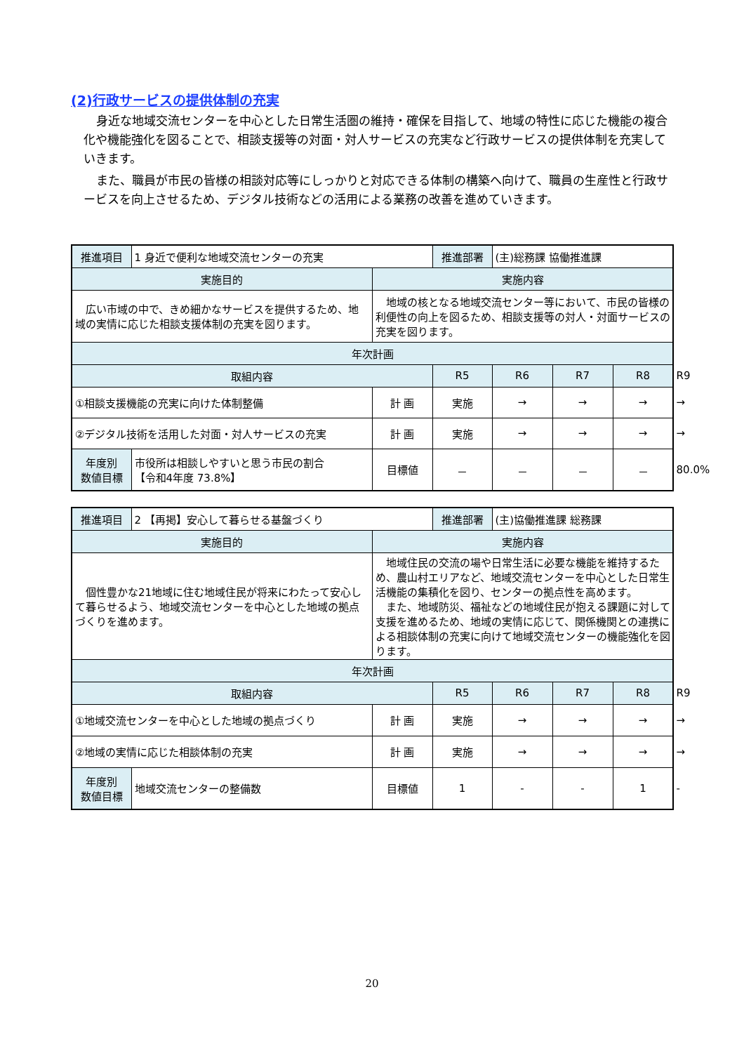(2)行政サービスの提供体制の充実
身近な地域交流センターを中心とした日常生活圏の維持・確保を目指して、地域の特性に応じた機能の複合化や機能強化を図ることで、相談支援等の対面・対人サービスの充実など行政サービスの提供体制を充実していきます。
また、職員が市民の皆様の相談対応等にしっかりと対応できる体制の構築へ向けて、職員の生産性と行政サービスを向上させるため、デジタル技術などの活用による業務の改善を進めていきます。
| 推進項目 | 1 身近で便利な地域交流センターの充実 | | 推進部署 | (主)総務課 協働推進課 | | | |
| 実施目的 | | 実施内容 | | | | | |
| 広い市域の中で、きめ細かなサービスを提供するため、地域の実情に応じた相談支援体制の充実を図ります。 | | 地域の核となる地域交流センター等において、市民の皆様の利便性の向上を図るため、相談支援等の対人・対面サービスの充実を図ります。 | | | | | |
| 年次計画 | | | | | | | |
| 取組内容 | | | R5 | R6 | R7 | R8 | R9 |
| ①相談支援機能の充実に向けた体制整備 | | 計 画 | 実施 | → | → | → | → |
| ②デジタル技術を活用した対面・対人サービスの充実 | | 計 画 | 実施 | → | → | → | → |
| 年度別 数値目標 | 市役所は相談しやすいと思う市民の割合 【令和4年度 73.8%】 | 目標値 | － | － | － | － | 80.0% |
| 推進項目 | 2 【再掲】安心して暮らせる基盤づくり | | 推進部署 | (主)協働推進課 総務課 | | | |
| 実施目的 | | 実施内容 | | | | | |
| 個性豊かな21地域に住む地域住民が将来にわたって安心して暮らせるよう、地域交流センターを中心とした地域の拠点づくりを進めます。 | | 地域住民の交流の場や日常生活に必要な機能を維持するため、農山村エリアなど、地域交流センターを中心とした日常生活機能の集積化を図り、センターの拠点性を高めます。 また、地域防災、福祉などの地域住民が抱える課題に対して支援を進めるため、地域の実情に応じて、関係機関との連携による相談体制の充実に向けて地域交流センターの機能強化を図ります。 | | | | | |
| 年次計画 | | | | | | | |
| 取組内容 | | | R5 | R6 | R7 | R8 | R9 |
| ①地域交流センターを中心とした地域の拠点づくり | | 計 画 | 実施 | → | → | → | → |
| ②地域の実情に応じた相談体制の充実 | | 計 画 | 実施 | → | → | → | → |
| 年度別 数値目標 | 地域交流センターの整備数 | 目標値 | 1 | - | - | 1 | - |
20